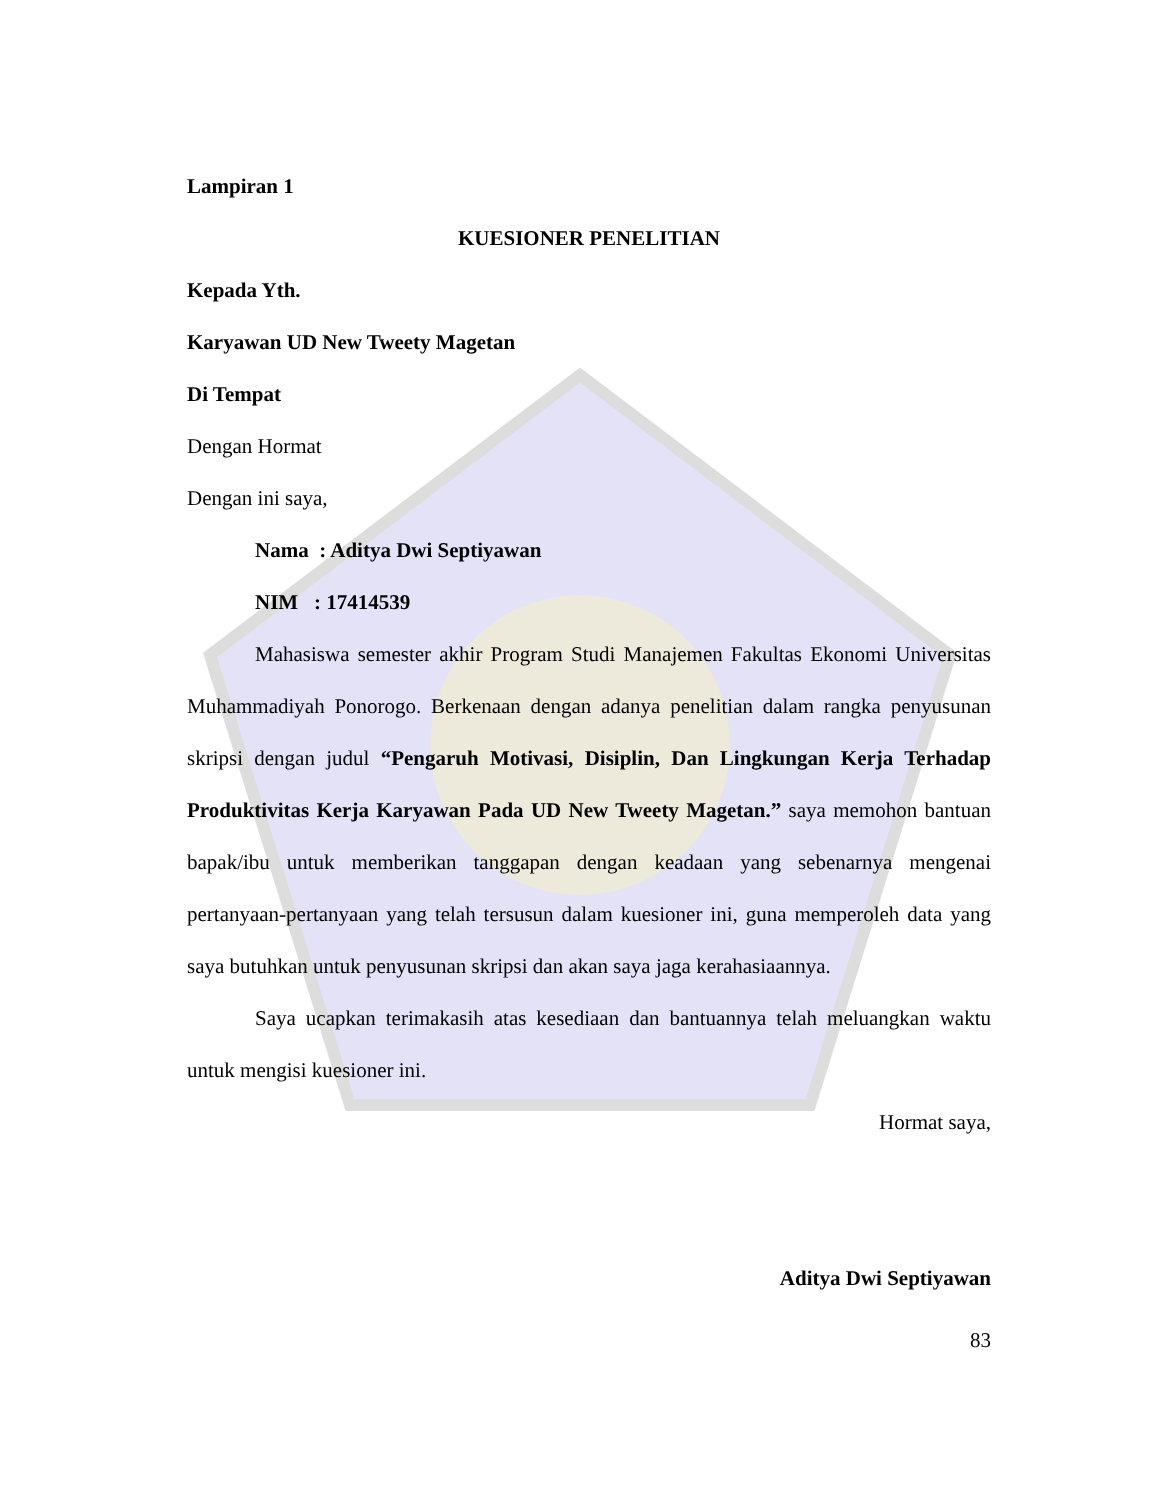Lampiran 1
KUESIONER PENELITIAN
Kepada Yth.
Karyawan UD New Tweety Magetan
Di Tempat
Dengan Hormat
Dengan ini saya,
Nama : Aditya Dwi Septiyawan
NIM : 17414539
Mahasiswa semester akhir Program Studi Manajemen Fakultas Ekonomi Universitas Muhammadiyah Ponorogo. Berkenaan dengan adanya penelitian dalam rangka penyusunan skripsi dengan judul “Pengaruh Motivasi, Disiplin, Dan Lingkungan Kerja Terhadap Produktivitas Kerja Karyawan Pada UD New Tweety Magetan.” saya memohon bantuan bapak/ibu untuk memberikan tanggapan dengan keadaan yang sebenarnya mengenai pertanyaan-pertanyaan yang telah tersusun dalam kuesioner ini, guna memperoleh data yang saya butuhkan untuk penyusunan skripsi dan akan saya jaga kerahasiaannya.
Saya ucapkan terimakasih atas kesediaan dan bantuannya telah meluangkan waktu untuk mengisi kuesioner ini.
Hormat saya,
Aditya Dwi Septiyawan
83